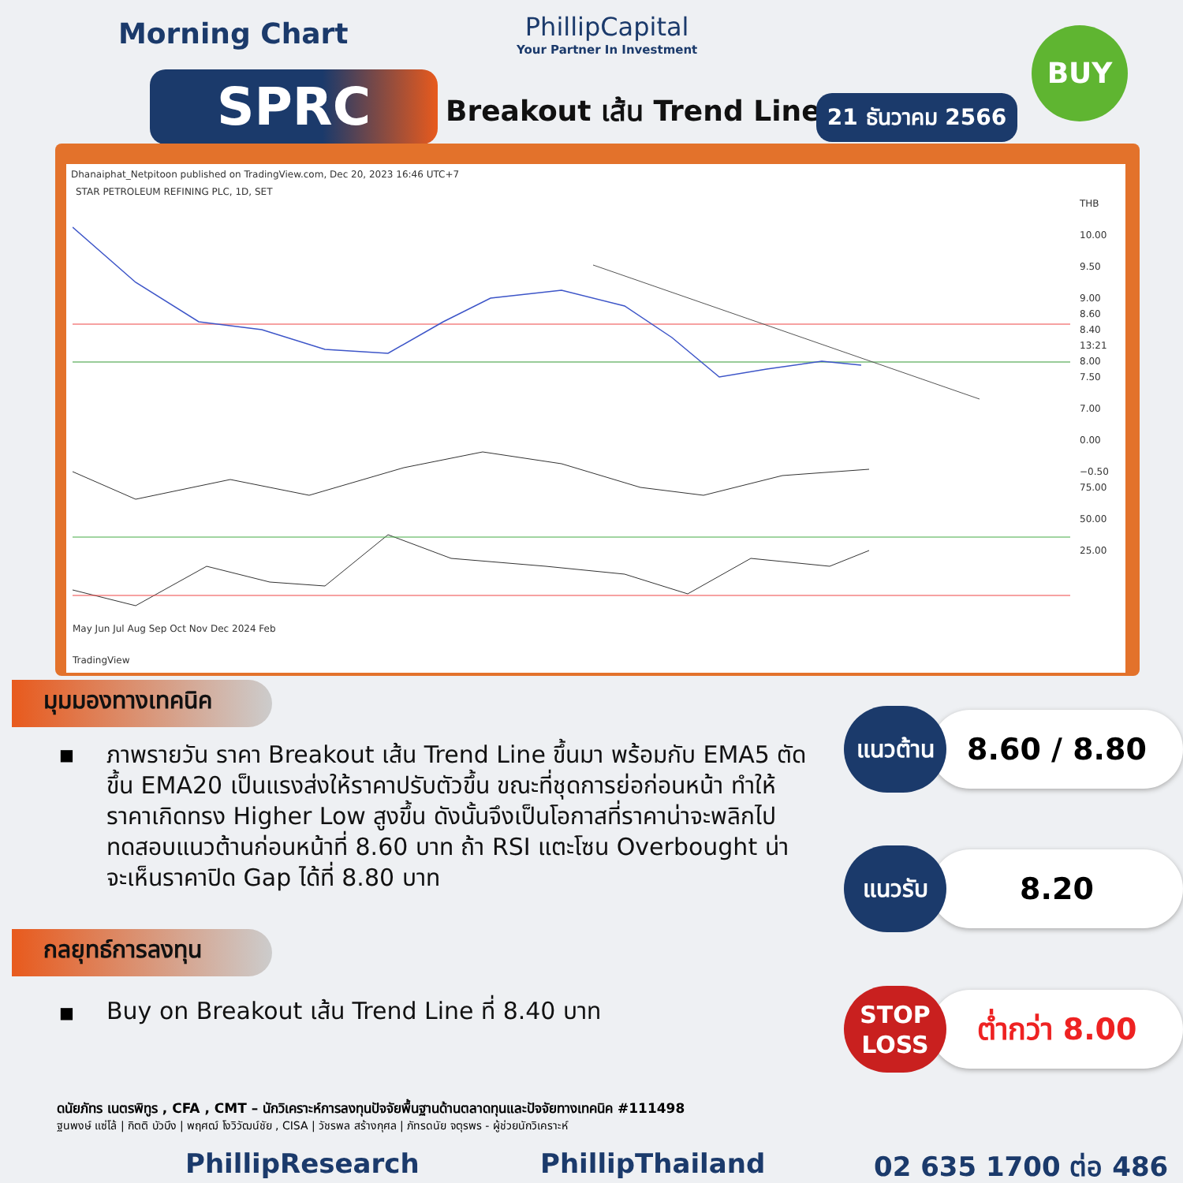Morning Chart
PhillipCapital
Your Partner In Investment
BUY
SPRC Breakout เส้น Trend Line 21 ธันวาคม 2566
Dhanaiphat_Netpitoon published on TradingView.com, Dec 20, 2023 16:46 UTC+7
STAR PETROLEUM REFINING PLC, 1D, SET
THB
10.00
9.50
9.00
8.60
8.40
13:21
8.00
7.50
7.00
0.00
−0.50
75.00
50.00
25.00
May Jun Jul Aug Sep Oct Nov Dec 2024 Feb
TradingView
มุมมองทางเทคนิค
■
ภาพรายวัน ราคา Breakout เส้น Trend Line ขึ้นมา พร้อมกับ EMA5 ตัดขึ้น EMA20 เป็นแรงส่งให้ราคาปรับตัวขึ้น ขณะที่ชุดการย่อก่อนหน้า ทำให้ราคาเกิดทรง Higher Low สูงขึ้น ดังนั้นจึงเป็นโอกาสที่ราคาน่าจะพลิกไปทดสอบแนวต้านก่อนหน้าที่ 8.60 บาท ถ้า RSI แตะโซน Overbought น่าจะเห็นราคาปิด Gap ได้ที่ 8.80 บาท
กลยุทธ์การลงทุน
■ Buy on Breakout เส้น Trend Line ที่ 8.40 บาท
8.60 / 8.80
แนวต้าน
8.20
แนวรับ
ต่ำกว่า 8.00
STOP
LOSS
ดนัยภัทร เนตรพิทูร , CFA , CMT – นักวิเคราะห์การลงทุนปัจจัยพื้นฐานด้านตลาดทุนและปัจจัยทางเทคนิค #111498
ฐนพงษ์ แซ่โล้ | กิตติ บัวบึง | พฤศฒ์ โงวิวัฒน์ชัย , CISA | วัชรพล สร้างกุศล | ภัทรดนัย จตุรพร - ผู้ช่วยนักวิเคราะห์
PhillipResearch PhillipThailand 02 635 1700 ต่อ 486